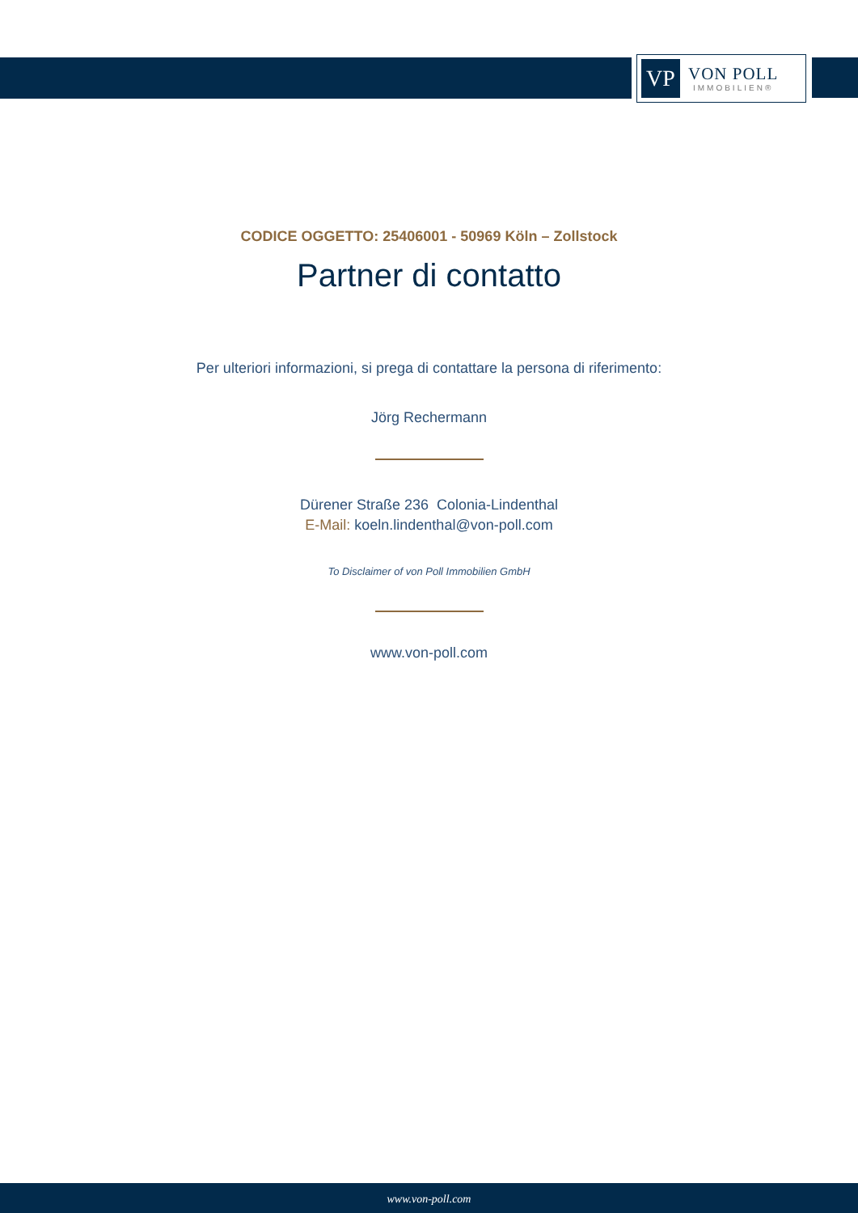VP
VON POLL
IMMOBILIEN®
CODICE OGGETTO: 25406001 - 50969 Köln – Zollstock
Partner di contatto
Per ulteriori informazioni, si prega di contattare la persona di riferimento:
Jörg Rechermann
Dürener Straße 236 Colonia-Lindenthal
E-Mail: koeln.lindenthal@von-poll.com
To Disclaimer of von Poll Immobilien GmbH
www.von-poll.com
www.von-poll.com